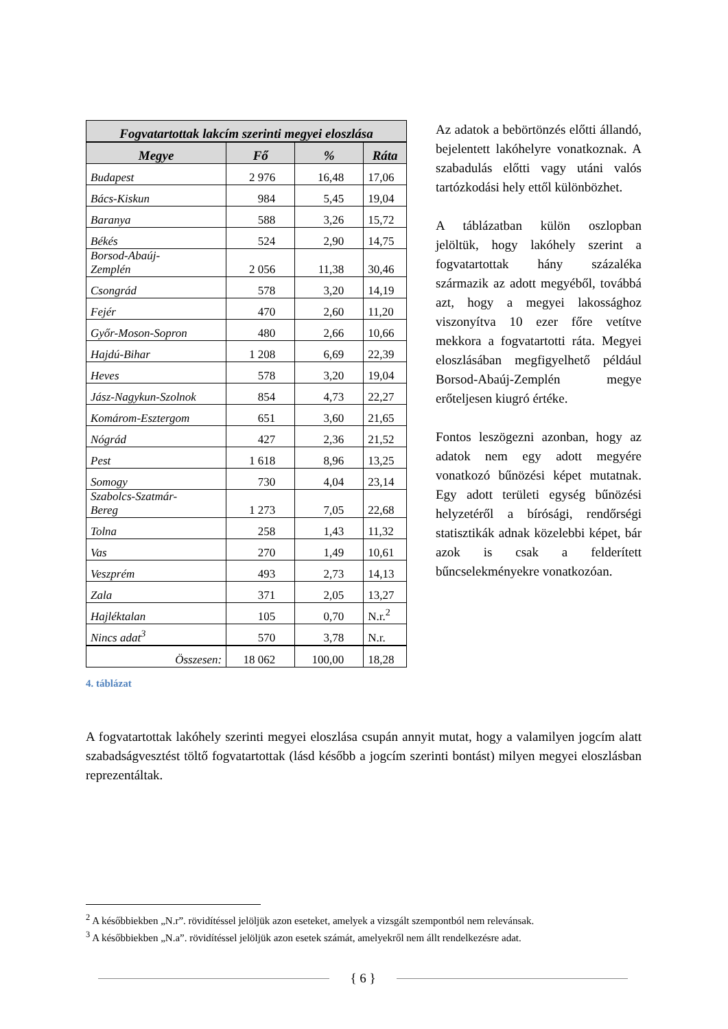| Fogvatartottak lakcím szerinti megyei eloszlása | | | |
| --- | --- | --- | --- |
| Megye | Fő | % | Ráta |
| Budapest | 2 976 | 16,48 | 17,06 |
| Bács-Kiskun | 984 | 5,45 | 19,04 |
| Baranya | 588 | 3,26 | 15,72 |
| Békés | 524 | 2,90 | 14,75 |
| Borsod-Abaúj- Zemplén | 2 056 | 11,38 | 30,46 |
| Csongrád | 578 | 3,20 | 14,19 |
| Fejér | 470 | 2,60 | 11,20 |
| Győr-Moson-Sopron | 480 | 2,66 | 10,66 |
| Hajdú-Bihar | 1 208 | 6,69 | 22,39 |
| Heves | 578 | 3,20 | 19,04 |
| Jász-Nagykun-Szolnok | 854 | 4,73 | 22,27 |
| Komárom-Esztergom | 651 | 3,60 | 21,65 |
| Nógrád | 427 | 2,36 | 21,52 |
| Pest | 1 618 | 8,96 | 13,25 |
| Somogy | 730 | 4,04 | 23,14 |
| Szabolcs-Szatmár- Bereg | 1 273 | 7,05 | 22,68 |
| Tolna | 258 | 1,43 | 11,32 |
| Vas | 270 | 1,49 | 10,61 |
| Veszprém | 493 | 2,73 | 14,13 |
| Zala | 371 | 2,05 | 13,27 |
| Hajléktalan | 105 | 0,70 | N.r.<sup>2</sup> |
| Nincs adat<sup>3</sup> | 570 | 3,78 | N.r. |
| Összesen: | 18 062 | 100,00 | 18,28 |
Az adatok a bebörtönzés előtti állandó, bejelentett lakóhelyre vonatkoznak. A szabadulás előtti vagy utáni valós tartózkodási hely ettől különbözhet.
A táblázatban külön oszlopban jelöltük, hogy lakóhely szerint a fogvatartottak hány százaléka származik az adott megyéből, továbbá azt, hogy a megyei lakossághoz viszonyítva 10 ezer főre vetítve mekkora a fogvatartotti ráta. Megyei eloszlásában megfigyelhető például Borsod-Abaúj-Zemplén megye erőteljesen kiugró értéke.
Fontos leszögezni azonban, hogy az adatok nem egy adott megyére vonatkozó bűnözési képet mutatnak. Egy adott területi egység bűnözési helyzetéről a bírósági, rendőrségi statisztikák adnak közelebbi képet, bár azok is csak a felderített bűncselekményekre vonatkozóan.
4. táblázat
A fogvatartottak lakóhely szerinti megyei eloszlása csupán annyit mutat, hogy a valamilyen jogcím alatt szabadságvesztést töltő fogvatartottak (lásd később a jogcím szerinti bontást) milyen megyei eloszlásban reprezentáltak.
<sup>2</sup> A későbbiekben „N.r”. rövidítéssel jelöljük azon eseteket, amelyek a vizsgált szempontból nem relevánsak.
<sup>3</sup> A későbbiekben „N.a”. rövidítéssel jelöljük azon esetek számát, amelyekről nem állt rendelkezésre adat.
{ 6 }